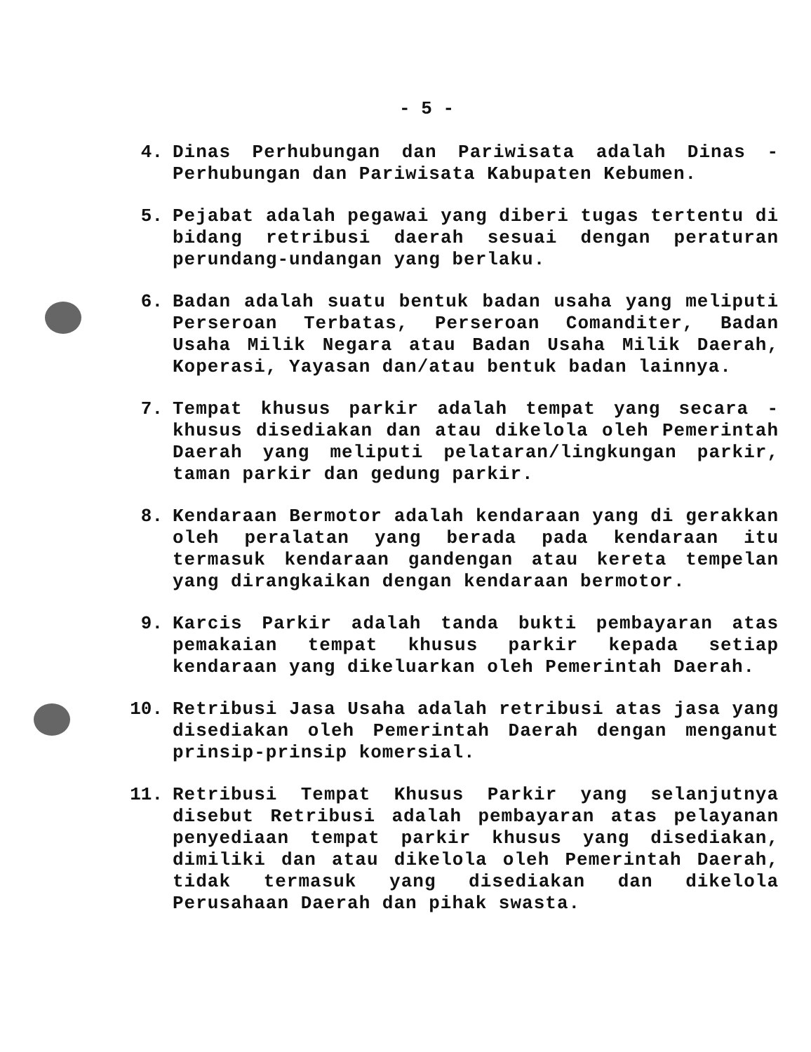- 5 -
4. Dinas Perhubungan dan Pariwisata adalah Dinas - Perhubungan dan Pariwisata Kabupaten Kebumen.
5. Pejabat adalah pegawai yang diberi tugas tertentu di bidang retribusi daerah sesuai dengan peraturan perundang-undangan yang berlaku.
6. Badan adalah suatu bentuk badan usaha yang meliputi Perseroan Terbatas, Perseroan Comanditer, Badan Usaha Milik Negara atau Badan Usaha Milik Daerah, Koperasi, Yayasan dan/atau bentuk badan lainnya.
7. Tempat khusus parkir adalah tempat yang secara - khusus disediakan dan atau dikelola oleh Pemerintah Daerah yang meliputi pelataran/lingkungan parkir, taman parkir dan gedung parkir.
8. Kendaraan Bermotor adalah kendaraan yang di gerakkan oleh peralatan yang berada pada kendaraan itu termasuk kendaraan gandengan atau kereta tempelan yang dirangkaikan dengan kendaraan bermotor.
9. Karcis Parkir adalah tanda bukti pembayaran atas pemakaian tempat khusus parkir kepada setiap kendaraan yang dikeluarkan oleh Pemerintah Daerah.
10. Retribusi Jasa Usaha adalah retribusi atas jasa yang disediakan oleh Pemerintah Daerah dengan menganut prinsip-prinsip komersial.
11. Retribusi Tempat Khusus Parkir yang selanjutnya disebut Retribusi adalah pembayaran atas pelayanan penyediaan tempat parkir khusus yang disediakan, dimiliki dan atau dikelola oleh Pemerintah Daerah, tidak termasuk yang disediakan dan dikelola Perusahaan Daerah dan pihak swasta.